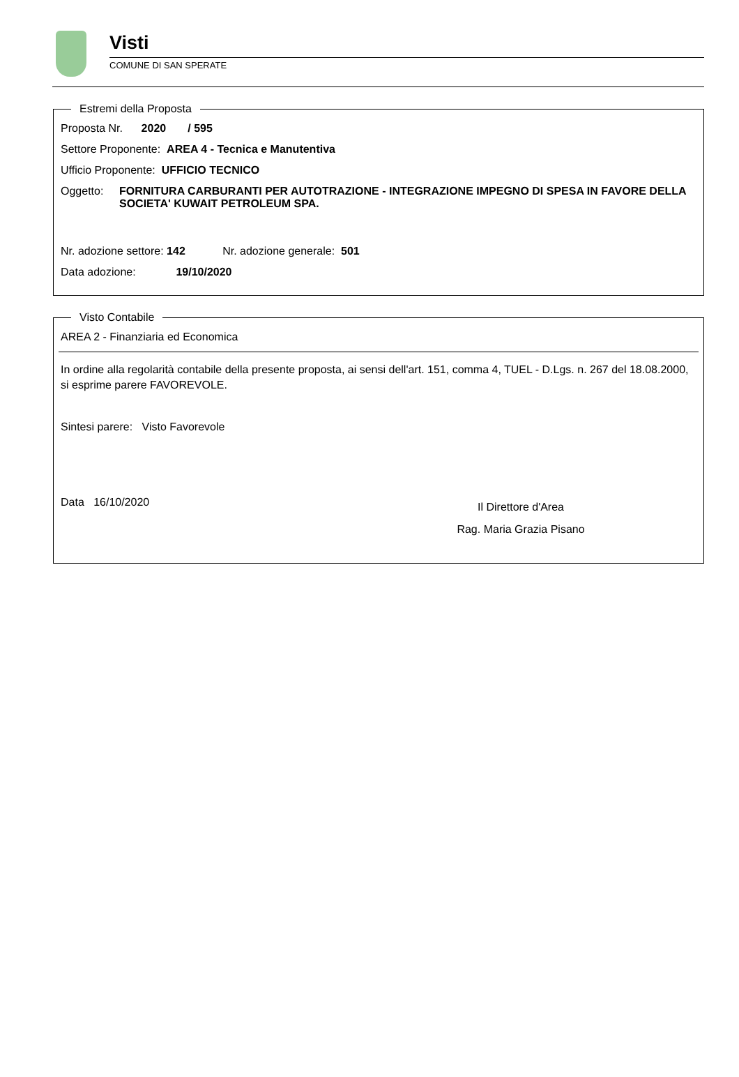Visti
COMUNE DI SAN SPERATE
Estremi della Proposta
Proposta Nr. 2020 / 595
Settore Proponente: AREA 4 - Tecnica e Manutentiva
Ufficio Proponente: UFFICIO TECNICO
Oggetto: FORNITURA CARBURANTI PER AUTOTRAZIONE - INTEGRAZIONE IMPEGNO DI SPESA IN FAVORE DELLA SOCIETA' KUWAIT PETROLEUM SPA.
Nr. adozione settore: 142 Nr. adozione generale: 501
Data adozione: 19/10/2020
Visto Contabile
AREA 2 - Finanziaria ed Economica
In ordine alla regolarità contabile della presente proposta, ai sensi dell'art. 151, comma 4, TUEL - D.Lgs. n. 267 del 18.08.2000, si esprime parere FAVOREVOLE.
Sintesi parere: Visto Favorevole
Data 16/10/2020
Il Direttore d'Area
Rag. Maria Grazia Pisano